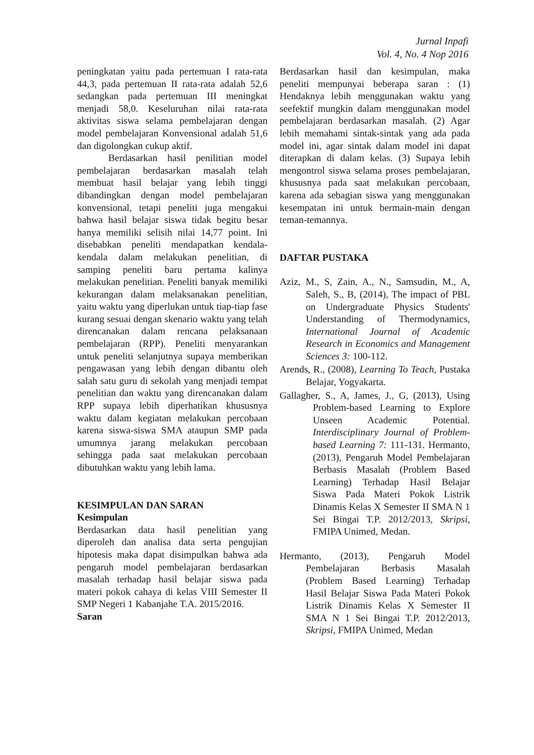Jurnal Inpafi
Vol. 4, No. 4 Nop 2016
peningkatan yaitu pada pertemuan I rata-rata 44,3, pada pertemuan II rata-rata adalah 52,6 sedangkan pada pertemuan III meningkat menjadi 58,0. Keseluruhan nilai rata-rata aktivitas siswa selama pembelajaran dengan model pembelajaran Konvensional adalah 51,6 dan digolongkan cukup aktif.
Berdasarkan hasil penilitian model pembelajaran berdasarkan masalah telah membuat hasil belajar yang lebih tinggi dibandingkan dengan model pembelajaran konvensional, tetapi peneliti juga mengakui bahwa hasil belajar siswa tidak begitu besar hanya memiliki selisih nilai 14,77 point. Ini disebabkan peneliti mendapatkan kendala-kendala dalam melakukan penelitian, di samping peneliti baru pertama kalinya melakukan penelitian. Peneliti banyak memiliki kekurangan dalam melaksanakan penelitian, yaitu waktu yang diperlukan untuk tiap-tiap fase kurang sesuai dengan skenario waktu yang telah direncanakan dalam rencana pelaksanaan pembelajaran (RPP). Peneliti menyarankan untuk peneliti selanjutnya supaya memberikan pengawasan yang lebih dengan dibantu oleh salah satu guru di sekolah yang menjadi tempat penelitian dan waktu yang direncanakan dalam RPP supaya lebih diperhatikan khususnya waktu dalam kegiatan melakukan percobaan karena siswa-siswa SMA ataupun SMP pada umumnya jarang melakukan percobaan sehingga pada saat melakukan percobaan dibutuhkan waktu yang lebih lama.
KESIMPULAN DAN SARAN
Kesimpulan
Berdasarkan data hasil penelitian yang diperoleh dan analisa data serta pengujian hipotesis maka dapat disimpulkan bahwa ada pengaruh model pembelajaran berdasarkan masalah terhadap hasil belajar siswa pada materi pokok cahaya di kelas VIII Semester II SMP Negeri 1 Kabanjahe T.A. 2015/2016.
Saran
Berdasarkan hasil dan kesimpulan, maka peneliti mempunyai beberapa saran : (1) Hendaknya lebih menggunakan waktu yang seefektif mungkin dalam menggunakan model pembelajaran berdasarkan masalah. (2) Agar lebih memahami sintak-sintak yang ada pada model ini, agar sintak dalam model ini dapat diterapkan di dalam kelas. (3) Supaya lebih mengontrol siswa selama proses pembelajaran, khususnya pada saat melakukan percobaan, karena ada sebagian siswa yang menggunakan kesempatan ini untuk bermain-main dengan teman-temannya.
DAFTAR PUSTAKA
Aziz, M., S, Zain, A., N., Samsudin, M., A, Saleh, S., B, (2014), The impact of PBL on Undergraduate Physics Students' Understanding of Thermodynamics, International Journal of Academic Research in Economics and Management Sciences 3: 100-112.
Arends, R., (2008), Learning To Teach, Pustaka Belajar, Yogyakarta.
Gallagher, S., A, James, J., G, (2013), Using Problem-based Learning to Explore Unseen Academic Potential. Interdisciplinary Journal of Problem-based Learning 7: 111-131. Hermanto, (2013), Pengaruh Model Pembelajaran Berbasis Masalah (Problem Based Learning) Terhadap Hasil Belajar Siswa Pada Materi Pokok Listrik Dinamis Kelas X Semester II SMA N 1 Sei Bingai T.P. 2012/2013, Skripsi, FMIPA Unimed, Medan.
Hermanto, (2013), Pengaruh Model Pembelajaran Berbasis Masalah (Problem Based Learning) Terhadap Hasil Belajar Siswa Pada Materi Pokok Listrik Dinamis Kelas X Semester II SMA N 1 Sei Bingai T.P. 2012/2013, Skripsi, FMIPA Unimed, Medan